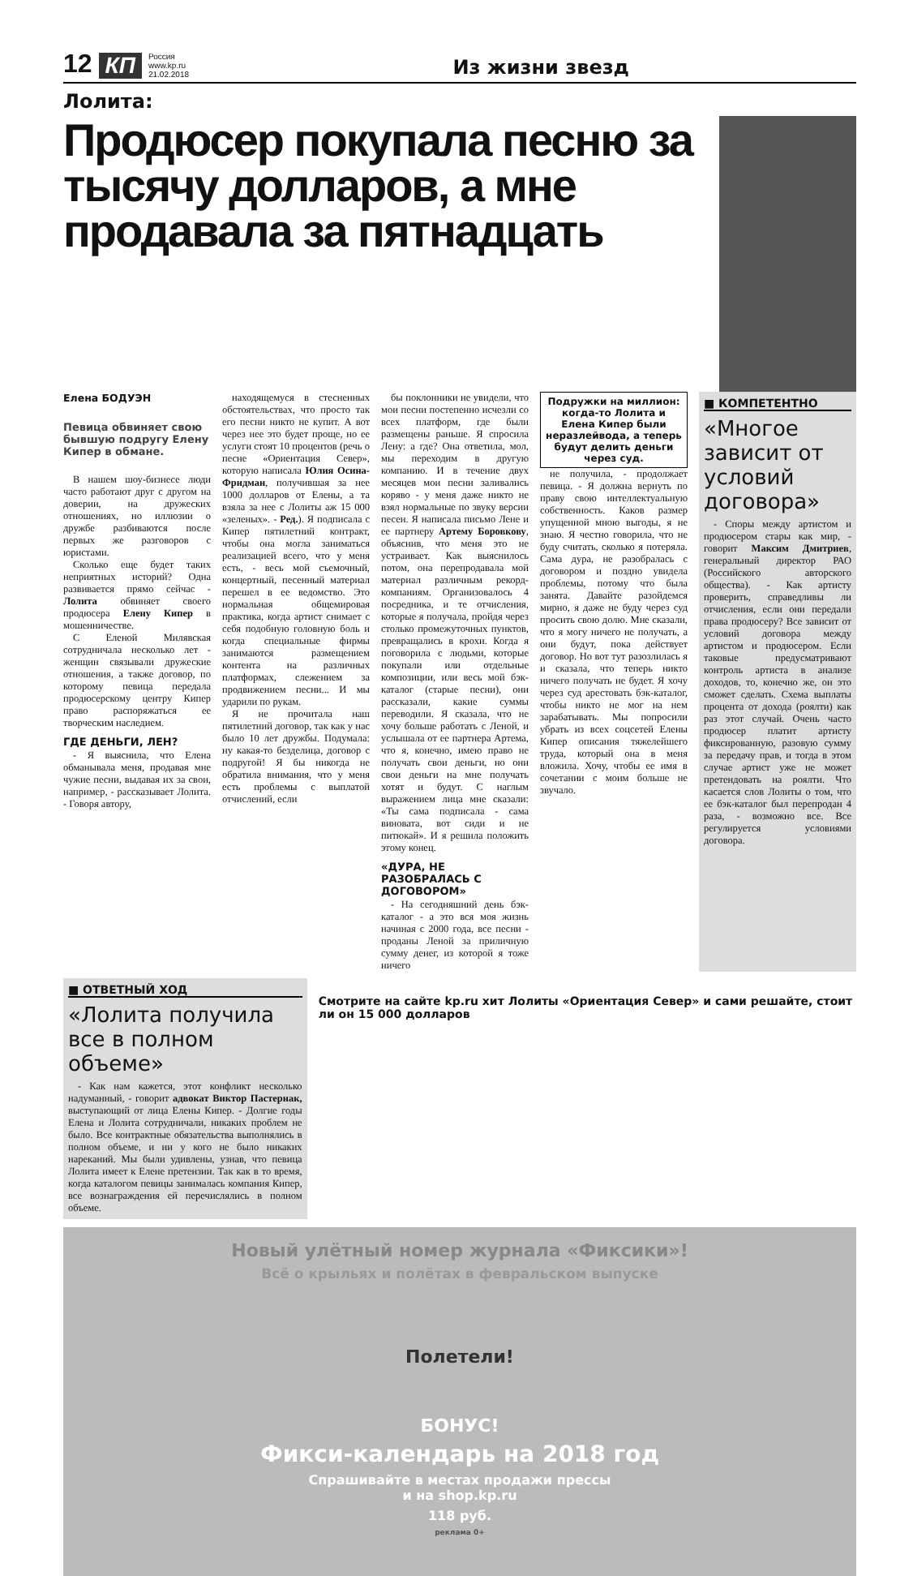12 КП Россия
www.kp.ru
21.02.2018 Из жизни звезд
Лолита:
Продюсер покупала песню за тысячу долларов, а мне продавала за пятнадцать
Елена БОДУЭН
Певица обвиняет свою бывшую подругу Елену Кипер в обмане.
В нашем шоу-бизнесе люди часто работают друг с другом на доверии, на дружеских отношениях, но иллюзии о дружбе разбиваются после первых же разговоров с юристами.
Сколько еще будет таких неприятных историй? Одна развивается прямо сейчас - Лолита обвиняет своего продюсера Елену Кипер в мошенничестве.
С Еленой Милявская сотрудничала несколько лет - женщин связывали дружеские отношения, а также договор, по которому певица передала продюсерскому центру Кипер право распоряжаться ее творческим наследием.
ГДЕ ДЕНЬГИ, ЛЕН?
- Я выяснила, что Елена обманывала меня, продавая мне чужие песни, выдавая их за свои, например, - рассказывает Лолита. - Говоря автору,
находящемуся в стесненных обстоятельствах, что просто так его песни никто не купит. А вот через нее это будет проще, но ее услуги стоят 10 процентов (речь о песне «Ориентация Север», которую написала Юлия Осина-Фридман, получившая за нее 1000 долларов от Елены, а та взяла за нее с Лолиты аж 15 000 «зеленых». - Ред.). Я подписала с Кипер пятилетний контракт, чтобы она могла заниматься реализацией всего, что у меня есть, - весь мой съемочный, концертный, песенный материал перешел в ее ведомство. Это нормальная общемировая практика, когда артист снимает с себя подобную головную боль и когда специальные фирмы занимаются размещением контента на различных платформах, слежением за продвижением песни... И мы ударили по рукам.
Я не прочитала наш пятилетний договор, так как у нас было 10 лет дружбы. Подумала: ну какая-то безделица, договор с подругой! Я бы никогда не обратила внимания, что у меня есть проблемы с выплатой отчислений, если
бы поклонники не увидели, что мои песни постепенно исчезли со всех платформ, где были размещены раньше. Я спросила Лену: а где? Она ответила, мол, мы переходим в другую компанию. И в течение двух месяцев мои песни заливались коряво - у меня даже никто не взял нормальные по звуку версии песен. Я написала письмо Лене и ее партнеру Артему Боровкову, объяснив, что меня это не устраивает. Как выяснилось потом, она перепродавала мой материал различным рекорд-компаниям. Организовалось 4 посредника, и те отчисления, которые я получала, пройдя через столько промежуточных пунктов, превращались в крохи. Когда я поговорила с людьми, которые покупали или отдельные композиции, или весь мой бэк-каталог (старые песни), они рассказали, какие суммы переводили. Я сказала, что не хочу больше работать с Леной, и услышала от ее партнера Артема, что я, конечно, имею право не получать свои деньги, но они свои деньги на мне получать хотят и будут. С наглым выражением лица мне сказали: «Ты сама подписала - сама виновата, вот сиди и не питюкай». И я решила положить этому конец.
«ДУРА, НЕ РАЗОБРАЛАСЬ С ДОГОВОРОМ»
- На сегодняшний день бэк-каталог - а это вся моя жизнь начиная с 2000 года, все песни - проданы Леной за приличную сумму денег, из которой я тоже ничего
Подружки на миллион: когда-то Лолита и Елена Кипер были неразлейвода, а теперь будут делить деньги через суд.
не получила, - продолжает певица. - Я должна вернуть по праву свою интеллектуальную собственность. Каков размер упущенной мною выгоды, я не знаю. Я честно говорила, что не буду считать, сколько я потеряла. Сама дура, не разобралась с договором и поздно увидела проблемы, потому что была занята. Давайте разойдемся мирно, я даже не буду через суд просить свою долю. Мне сказали, что я могу ничего не получать, а они будут, пока действует договор. Но вот тут разозлилась я и сказала, что теперь никто ничего получать не будет. Я хочу через суд арестовать бэк-каталог, чтобы никто не мог на нем зарабатывать. Мы попросили убрать из всех соцсетей Елены Кипер описания тяжелейшего труда, который она в меня вложила. Хочу, чтобы ее имя в сочетании с моим больше не звучало.
■ КОМПЕТЕНТНО
«Многое зависит от условий договора»
- Споры между артистом и продюсером стары как мир, - говорит Максим Дмитриев, генеральный директор РАО (Российского авторского общества). - Как артисту проверить, справедливы ли отчисления, если они передали права продюсеру? Все зависит от условий договора между артистом и продюсером. Если таковые предусматривают контроль артиста в анализе доходов, то, конечно же, он это сможет сделать. Схема выплаты процента от дохода (роялти) как раз этот случай. Очень часто продюсер платит артисту фиксированную, разовую сумму за передачу прав, и тогда в этом случае артист уже не может претендовать на роялти. Что касается слов Лолиты о том, что ее бэк-каталог был перепродан 4 раза, - возможно все. Все регулируется условиями договора.
■ ОТВЕТНЫЙ ХОД
«Лолита получила все в полном объеме»
- Как нам кажется, этот конфликт несколько надуманный, - говорит адвокат Виктор Пастернак, выступающий от лица Елены Кипер. - Долгие годы Елена и Лолита сотрудничали, никаких проблем не было. Все контрактные обязательства выполнялись в полном объеме, и ни у кого не было никаких нареканий. Мы были удивлены, узнав, что певица Лолита имеет к Елене претензии. Так как в то время, когда каталогом певицы занималась компания Кипер, все вознаграждения ей перечислялись в полном объеме.
Смотрите на сайте kp.ru хит Лолиты «Ориентация Север» и сами решайте, стоит ли он 15 000 долларов
Новый улётный номер журнала «Фиксики»!
Всё о крыльях и полётах в февральском выпуске
Полетели!
БОНУС!
Фикси-календарь на 2018 год
Спрашивайте в местах продажи прессы
и на shop.kp.ru
118 руб.
реклама 0+